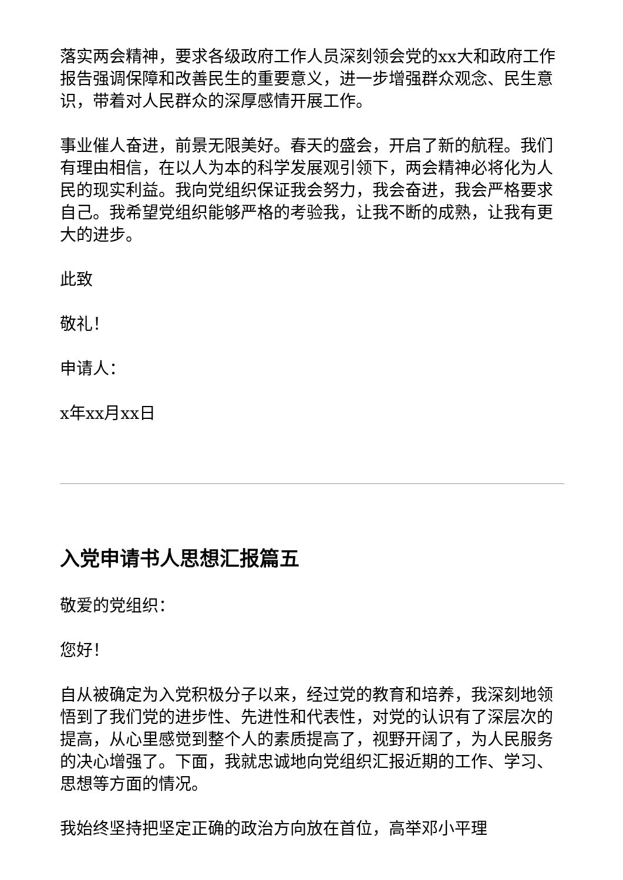落实两会精神，要求各级政府工作人员深刻领会党的xx大和政府工作报告强调保障和改善民生的重要意义，进一步增强群众观念、民生意识，带着对人民群众的深厚感情开展工作。
事业催人奋进，前景无限美好。春天的盛会，开启了新的航程。我们有理由相信，在以人为本的科学发展观引领下，两会精神必将化为人民的现实利益。我向党组织保证我会努力，我会奋进，我会严格要求自己。我希望党组织能够严格的考验我，让我不断的成熟，让我有更大的进步。
此致
敬礼！
申请人：
x年xx月xx日
入党申请书人思想汇报篇五
敬爱的党组织：
您好！
自从被确定为入党积极分子以来，经过党的教育和培养，我深刻地领悟到了我们党的进步性、先进性和代表性，对党的认识有了深层次的提高，从心里感觉到整个人的素质提高了，视野开阔了，为人民服务的决心增强了。下面，我就忠诚地向党组织汇报近期的工作、学习、思想等方面的情况。
我始终坚持把坚定正确的政治方向放在首位，高举邓小平理